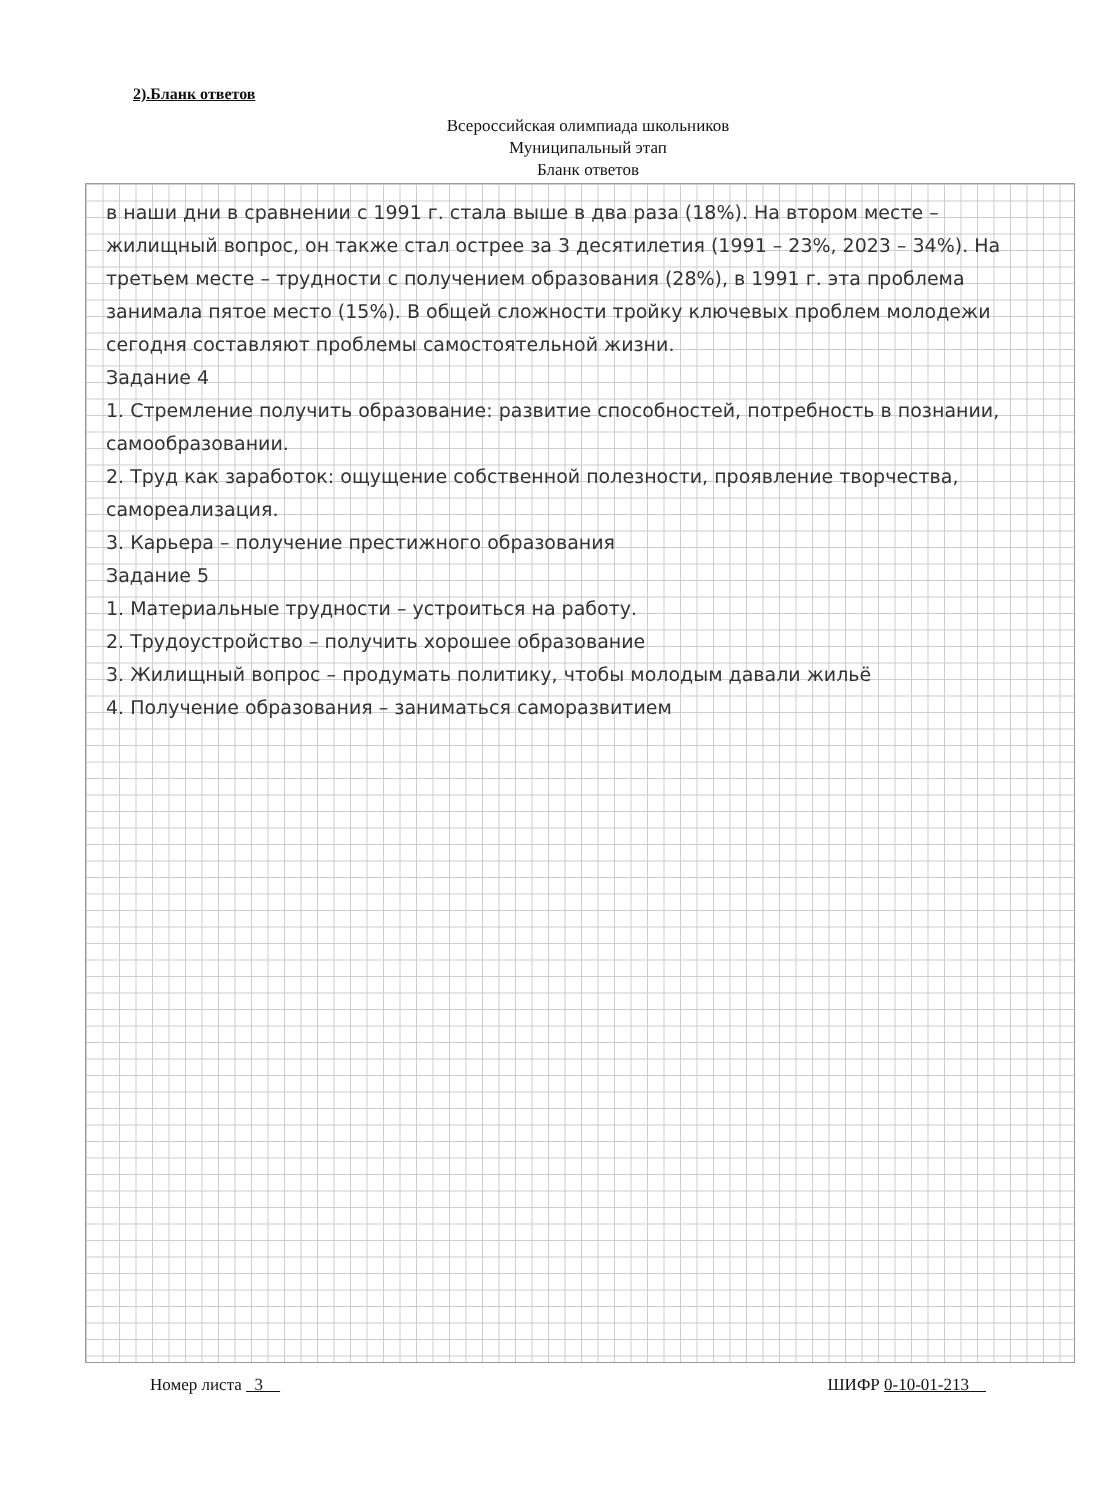2).Бланк ответов
Всероссийская олимпиада школьников
Муниципальный этап
Бланк ответов
в наши дни в сравнении с 1991 г. стала выше в два раза (18%). На втором месте – жилищный вопрос, он также стал острее за 3 десятилетия (1991 – 23%, 2023 – 34%). На третьем месте – трудности с получением образования (28%), в 1991 г. эта проблема занимала пятое место (15%). В общей сложности тройку ключевых проблем молодежи сегодня составляют проблемы самостоятельной жизни.
Задание 4
1. Стремление получить образование: развитие способностей, потребность в познании, самообразовании.
2. Труд как заработок: ощущение собственной полезности, проявление творчества, самореализация.
3. Карьера – получение престижного образования
Задание 5
1. Материальные трудности – устроиться на работу.
2. Трудоустройство – получить хорошее образование
3. Жилищный вопрос – продумать политику, чтобы молодым давали жильё
4. Получение образования – заниматься саморазвитием
Номер листа 3 ШИФР 0-10-01-213